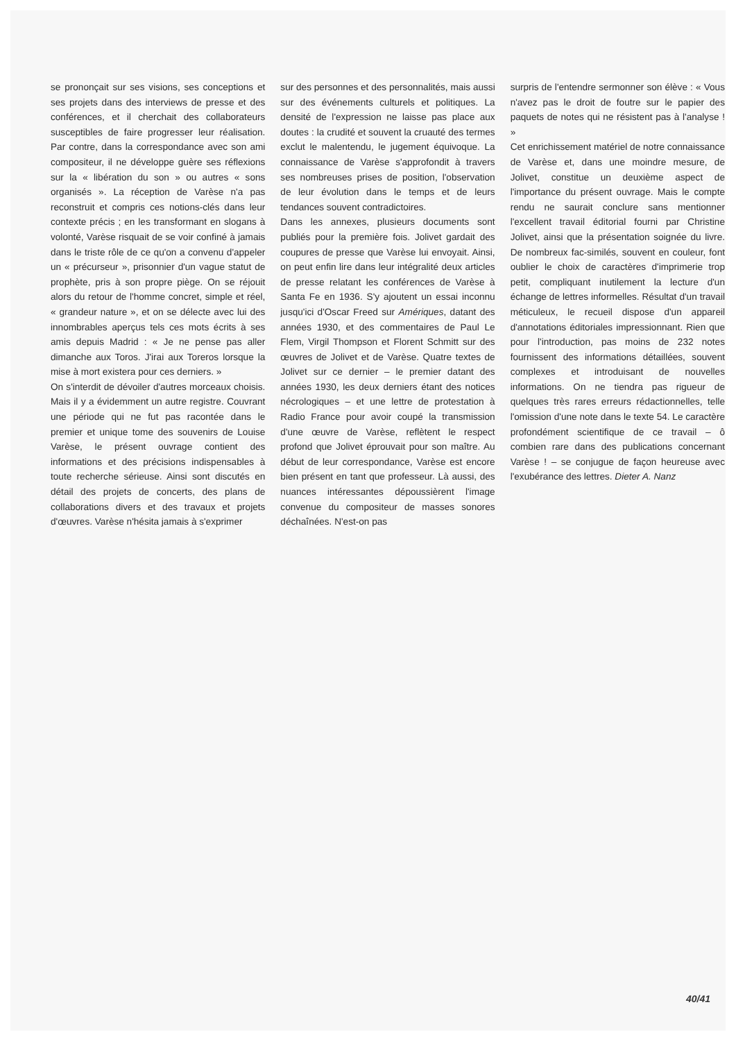se prononçait sur ses visions, ses conceptions et ses projets dans des interviews de presse et des conférences, et il cherchait des collaborateurs susceptibles de faire progresser leur réalisation. Par contre, dans la correspondance avec son ami compositeur, il ne développe guère ses réflexions sur la « libération du son » ou autres « sons organisés ». La réception de Varèse n'a pas reconstruit et compris ces notions-clés dans leur contexte précis ; en les transformant en slogans à volonté, Varèse risquait de se voir confiné à jamais dans le triste rôle de ce qu'on a convenu d'appeler un « précurseur », prisonnier d'un vague statut de prophète, pris à son propre piège. On se réjouit alors du retour de l'homme concret, simple et réel, « grandeur nature », et on se délecte avec lui des innombrables aperçus tels ces mots écrits à ses amis depuis Madrid : « Je ne pense pas aller dimanche aux Toros. J'irai aux Toreros lorsque la mise à mort existera pour ces derniers. »
On s'interdit de dévoiler d'autres morceaux choisis. Mais il y a évidemment un autre registre. Couvrant une période qui ne fut pas racontée dans le premier et unique tome des souvenirs de Louise Varèse, le présent ouvrage contient des informations et des précisions indispensables à toute recherche sérieuse. Ainsi sont discutés en détail des projets de concerts, des plans de collaborations divers et des travaux et projets d'œuvres. Varèse n'hésita jamais à s'exprimer
sur des personnes et des personnalités, mais aussi sur des événements culturels et politiques. La densité de l'expression ne laisse pas place aux doutes : la crudité et souvent la cruauté des termes exclut le malentendu, le jugement équivoque. La connaissance de Varèse s'approfondit à travers ses nombreuses prises de position, l'observation de leur évolution dans le temps et de leurs tendances souvent contradictoires.
Dans les annexes, plusieurs documents sont publiés pour la première fois. Jolivet gardait des coupures de presse que Varèse lui envoyait. Ainsi, on peut enfin lire dans leur intégralité deux articles de presse relatant les conférences de Varèse à Santa Fe en 1936. S'y ajoutent un essai inconnu jusqu'ici d'Oscar Freed sur Amériques, datant des années 1930, et des commentaires de Paul Le Flem, Virgil Thompson et Florent Schmitt sur des œuvres de Jolivet et de Varèse. Quatre textes de Jolivet sur ce dernier – le premier datant des années 1930, les deux derniers étant des notices nécrologiques – et une lettre de protestation à Radio France pour avoir coupé la transmission d'une œuvre de Varèse, reflètent le respect profond que Jolivet éprouvait pour son maître. Au début de leur correspondance, Varèse est encore bien présent en tant que professeur. Là aussi, des nuances intéressantes dépoussièrent l'image convenue du compositeur de masses sonores déchaînées. N'est-on pas
surpris de l'entendre sermonner son élève : « Vous n'avez pas le droit de foutre sur le papier des paquets de notes qui ne résistent pas à l'analyse ! »
Cet enrichissement matériel de notre connaissance de Varèse et, dans une moindre mesure, de Jolivet, constitue un deuxième aspect de l'importance du présent ouvrage. Mais le compte rendu ne saurait conclure sans mentionner l'excellent travail éditorial fourni par Christine Jolivet, ainsi que la présentation soignée du livre. De nombreux fac-similés, souvent en couleur, font oublier le choix de caractères d'imprimerie trop petit, compliquant inutilement la lecture d'un échange de lettres informelles. Résultat d'un travail méticuleux, le recueil dispose d'un appareil d'annotations éditoriales impressionnant. Rien que pour l'introduction, pas moins de 232 notes fournissent des informations détaillées, souvent complexes et introduisant de nouvelles informations. On ne tiendra pas rigueur de quelques très rares erreurs rédactionnelles, telle l'omission d'une note dans le texte 54. Le caractère profondément scientifique de ce travail – ô combien rare dans des publications concernant Varèse ! – se conjugue de façon heureuse avec l'exubérance des lettres. Dieter A. Nanz
40/41